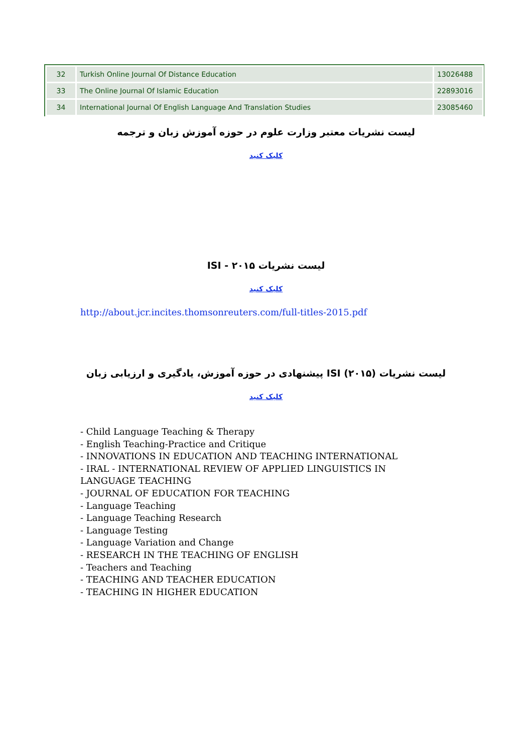| 32 | Turkish Online Journal Of Distance Education | 13026488 |
| 33 | The Online Journal Of Islamic Education | 22893016 |
| 34 | International Journal Of English Language And Translation Studies | 23085460 |
لیست نشریات معتبر وزارت علوم در حوزه آموزش زبان و ترجمه
کلیک کنید
لیست نشریات ISI - ۲۰۱۵
کلیک کنید
http://about.jcr.incites.thomsonreuters.com/full-titles-2015.pdf
لیست نشریات ISI (۲۰۱۵) پیشنهادی در حوزه آموزش، یادگیری و ارزیابی زبان
کلیک کنید
- Child Language Teaching & Therapy
- English Teaching-Practice and Critique
- INNOVATIONS IN EDUCATION AND TEACHING INTERNATIONAL
- IRAL - INTERNATIONAL REVIEW OF APPLIED LINGUISTICS IN LANGUAGE TEACHING
- JOURNAL OF EDUCATION FOR TEACHING
- Language Teaching
- Language Teaching Research
- Language Testing
- Language Variation and Change
- RESEARCH IN THE TEACHING OF ENGLISH
- Teachers and Teaching
- TEACHING AND TEACHER EDUCATION
- TEACHING IN HIGHER EDUCATION